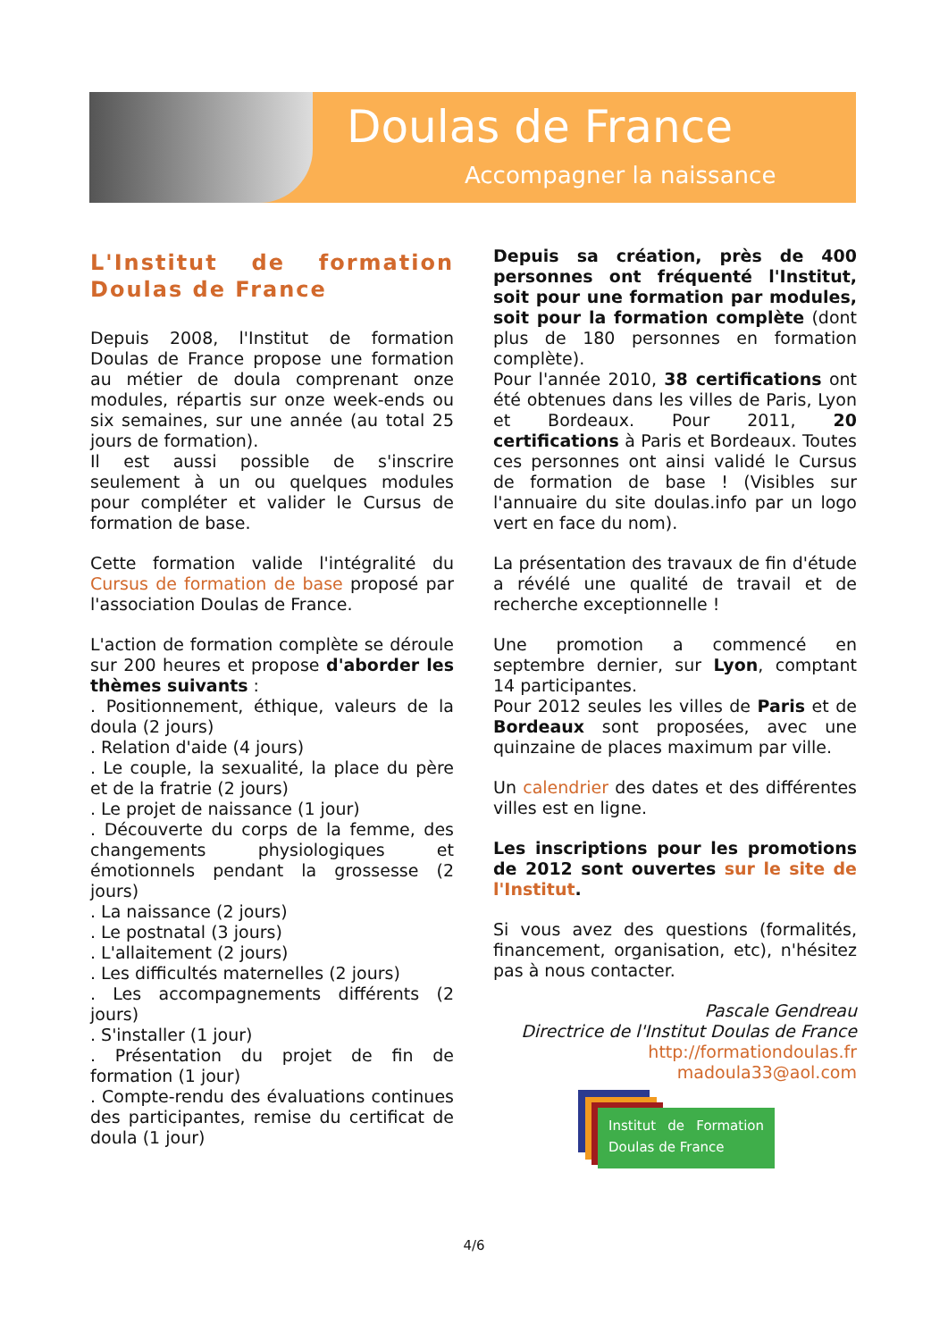Doulas de France
Accompagner la naissance
L'Institut de formation Doulas de France
Depuis 2008, l'Institut de formation Doulas de France propose une formation au métier de doula comprenant onze modules, répartis sur onze week-ends ou six semaines, sur une année (au total 25 jours de formation).
Il est aussi possible de s'inscrire seulement à un ou quelques modules pour compléter et valider le Cursus de formation de base.
Cette formation valide l'intégralité du Cursus de formation de base proposé par l'association Doulas de France.
L'action de formation complète se déroule sur 200 heures et propose d'aborder les thèmes suivants :
. Positionnement, éthique, valeurs de la doula (2 jours)
. Relation d'aide (4 jours)
. Le couple, la sexualité, la place du père et de la fratrie (2 jours)
. Le projet de naissance (1 jour)
. Découverte du corps de la femme, des changements physiologiques et émotionnels pendant la grossesse (2 jours)
. La naissance (2 jours)
. Le postnatal (3 jours)
. L'allaitement (2 jours)
. Les difficultés maternelles (2 jours)
. Les accompagnements différents (2 jours)
. S'installer (1 jour)
. Présentation du projet de fin de formation (1 jour)
. Compte-rendu des évaluations continues des participantes, remise du certificat de doula (1 jour)
Depuis sa création, près de 400 personnes ont fréquenté l'Institut, soit pour une formation par modules, soit pour la formation complète (dont plus de 180 personnes en formation complète).
Pour l'année 2010, 38 certifications ont été obtenues dans les villes de Paris, Lyon et Bordeaux. Pour 2011, 20 certifications à Paris et Bordeaux. Toutes ces personnes ont ainsi validé le Cursus de formation de base ! (Visibles sur l'annuaire du site doulas.info par un logo vert en face du nom).
La présentation des travaux de fin d'étude a révélé une qualité de travail et de recherche exceptionnelle !
Une promotion a commencé en septembre dernier, sur Lyon, comptant 14 participantes.
Pour 2012 seules les villes de Paris et de Bordeaux sont proposées, avec une quinzaine de places maximum par ville.
Un calendrier des dates et des différentes villes est en ligne.
Les inscriptions pour les promotions de 2012 sont ouvertes sur le site de l'Institut.
Si vous avez des questions (formalités, financement, organisation, etc), n'hésitez pas à nous contacter.
Pascale Gendreau
Directrice de l'Institut Doulas de France
http://formationdoulas.fr
madoula33@aol.com
Institut de Formation Doulas de France
4/6